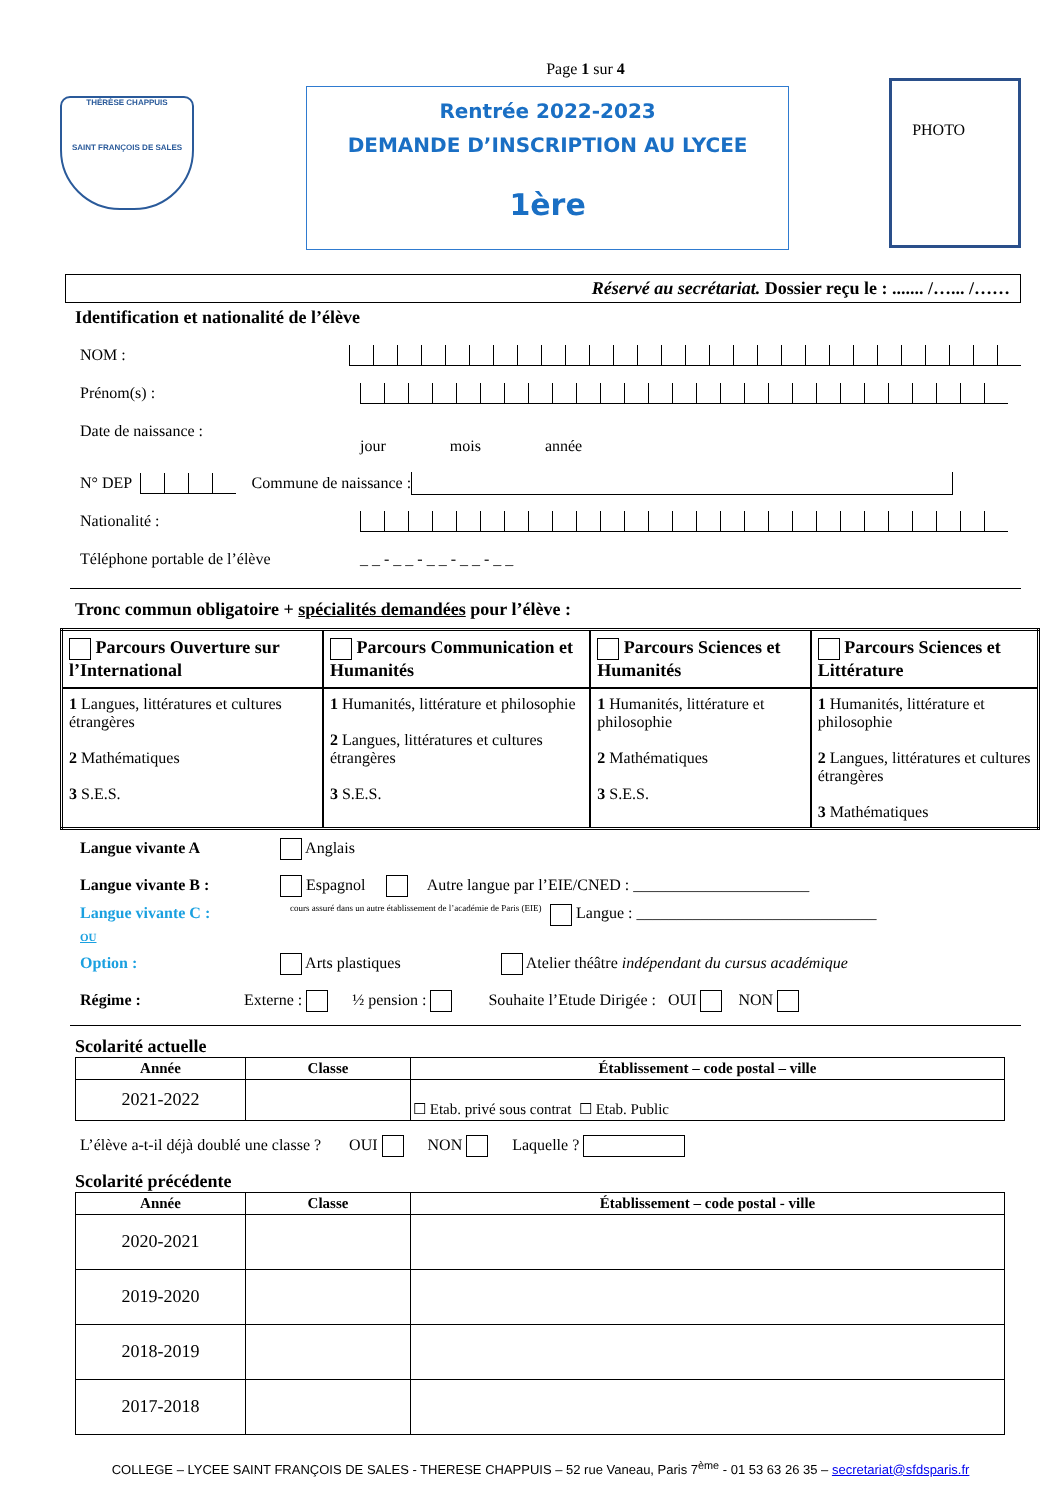Page 1 sur 4
THÉRÈSE CHAPPUIS
SAINT FRANÇOIS DE SALES
Rentrée 2022-2023
DEMANDE D’INSCRIPTION AU LYCEE
1ère
PHOTO
Réservé au secrétariat. Dossier reçu le : ....... /…... /……
Identification et nationalité de l’élève
NOM :
Prénom(s) :
Date de naissance :
jour mois année
N° DEP Commune de naissance :
Nationalité :
Téléphone portable de l’élève _ _ - _ _ - _ _ - _ _ - _ _
Tronc commun obligatoire + spécialités demandées pour l’élève :
| Parcours Ouverture sur l’International | Parcours Communication et Humanités | Parcours Sciences et Humanités | Parcours Sciences et Littérature |
| 1 Langues, littératures et cultures étrangères 2 Mathématiques 3 S.E.S. | 1 Humanités, littérature et philosophie 2 Langues, littératures et cultures étrangères 3 S.E.S. | 1 Humanités, littérature et philosophie 2 Mathématiques 3 S.E.S. | 1 Humanités, littérature et philosophie 2 Langues, littératures et cultures étrangères 3 Mathématiques |
Langue vivante A Anglais
Langue vivante B : Espagnol Autre langue par l’EIE/CNED : ______________________
Langue vivante C : cours assuré dans un autre établissement de l’académie de Paris (EIE) Langue : ______________________________
OU
Option : Arts plastiques Atelier théâtre indépendant du cursus académique
Régime : Externe : ½ pension : Souhaite l’Etude Dirigée : OUI NON
Scolarité actuelle
| Année | Classe | Établissement – code postal – ville |
| --- | --- | --- |
| 2021-2022 | | ☐ Etab. privé sous contrat ☐ Etab. Public |
L’élève a-t-il déjà doublé une classe ? OUI NON Laquelle ?
Scolarité précédente
| Année | Classe | Établissement – code postal - ville |
| --- | --- | --- |
| 2020-2021 | | |
| 2019-2020 | | |
| 2018-2019 | | |
| 2017-2018 | | |
COLLEGE – LYCEE SAINT FRANÇOIS DE SALES - THERESE CHAPPUIS – 52 rue Vaneau, Paris 7<sup>ème</sup> - 01 53 63 26 35 – secretariat@sfdsparis.fr